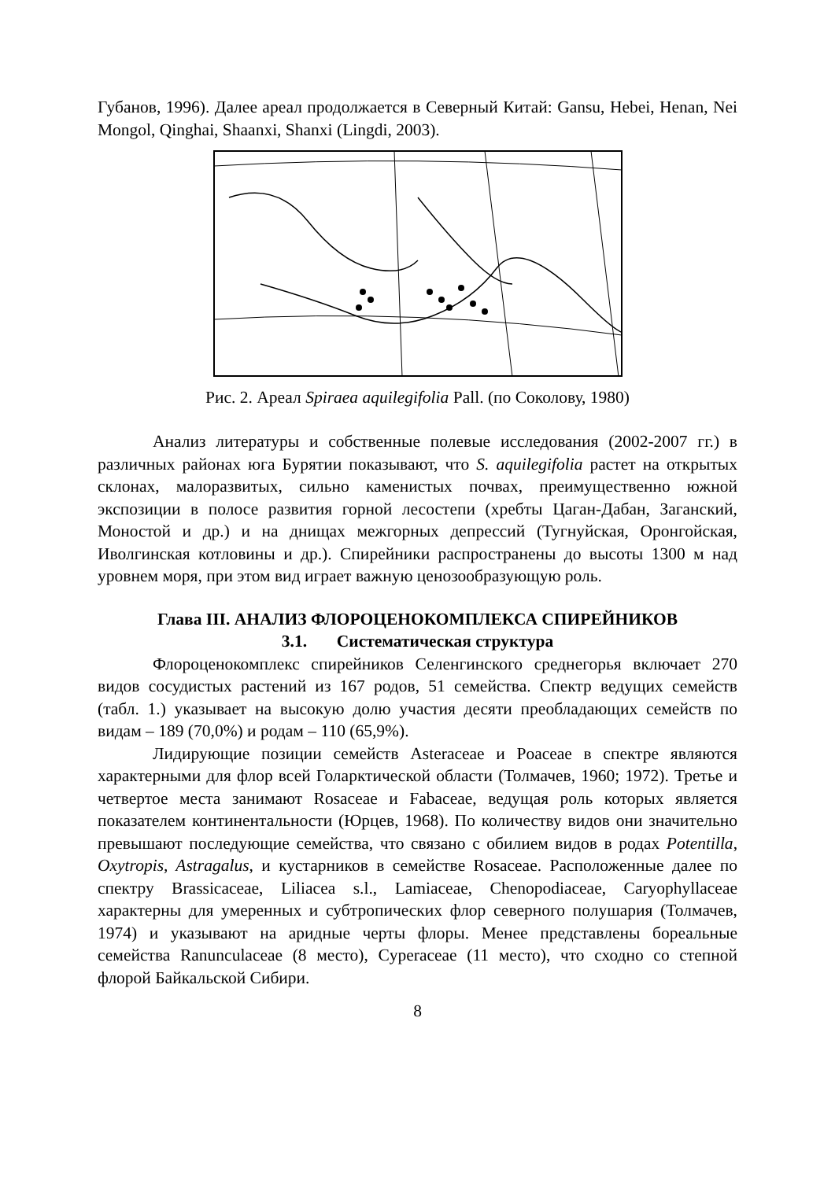Губанов, 1996). Далее ареал продолжается в Северный Китай: Gansu, Hebei, Henan, Nei Mongol, Qinghai, Shaanxi, Shanxi (Lingdi, 2003).
Рис. 2. Ареал Spiraea aquilegifolia Pall. (по Соколову, 1980)
Анализ литературы и собственные полевые исследования (2002-2007 гг.) в различных районах юга Бурятии показывают, что S. aquilegifolia растет на открытых склонах, малоразвитых, сильно каменистых почвах, преимущественно южной экспозиции в полосе развития горной лесостепи (хребты Цаган-Дабан, Заганский, Моностой и др.) и на днищах межгорных депрессий (Тугнуйская, Оронгойская, Иволгинская котловины и др.). Спирейники распространены до высоты 1300 м над уровнем моря, при этом вид играет важную ценозообразующую роль.
Глава III. АНАЛИЗ ФЛОРОЦЕНОКОМПЛЕКСА СПИРЕЙНИКОВ
3.1. Систематическая структура
Флороценокомплекс спирейников Селенгинского среднегорья включает 270 видов сосудистых растений из 167 родов, 51 семейства. Спектр ведущих семейств (табл. 1.) указывает на высокую долю участия десяти преобладающих семейств по видам – 189 (70,0%) и родам – 110 (65,9%).
Лидирующие позиции семейств Asteraceae и Poaceae в спектре являются характерными для флор всей Голарктической области (Толмачев, 1960; 1972). Третье и четвертое места занимают Rosaceae и Fabaceae, ведущая роль которых является показателем континентальности (Юрцев, 1968). По количеству видов они значительно превышают последующие семейства, что связано с обилием видов в родах Potentilla, Oxytropis, Astragalus, и кустарников в семействе Rosaceae. Расположенные далее по спектру Brassicaceae, Liliacea s.l., Lamiaceae, Chenopodiaceae, Caryophyllaceae характерны для умеренных и субтропических флор северного полушария (Толмачев, 1974) и указывают на аридные черты флоры. Менее представлены бореальные семейства Ranunculaceae (8 место), Cyperaceae (11 место), что сходно со степной флорой Байкальской Сибири.
8